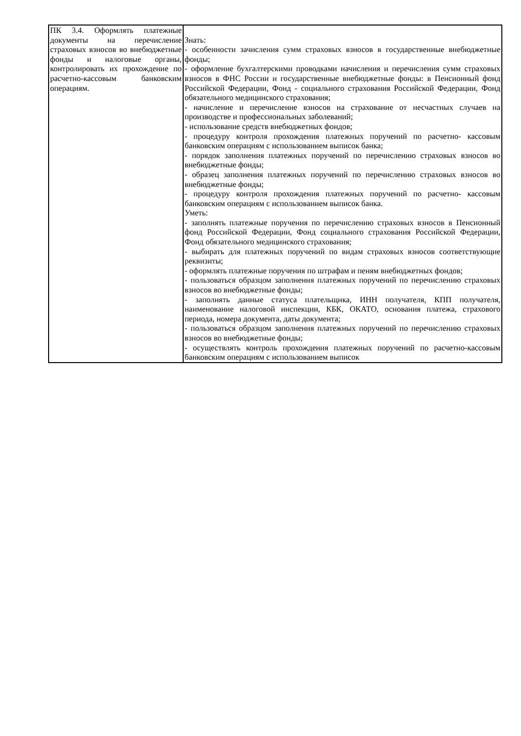| ПК 3.4. Оформлять платежные документы на перечисление страховых взносов во внебюджетные фонды и налоговые органы, контролировать их прохождение по расчетно-кассовым банковским операциям. | Знать: - особенности зачисления сумм страховых взносов в государственные внебюджетные фонды; - оформление бухгалтерскими проводками начисления и перечисления сумм страховых взносов в ФНС России и государственные внебюджетные фонды: в Пенсионный фонд Российской Федерации, Фонд - социального страхования Российской Федерации, Фонд обязательного медицинского страхования; - начисление и перечисление взносов на страхование от несчастных случаев на производстве и профессиональных заболеваний; - использование средств внебюджетных фондов; - процедуру контроля прохождения платежных поручений по расчетно- кассовым банковским операциям с использованием выписок банка; - порядок заполнения платежных поручений по перечислению страховых взносов во внебюджетные фонды; - образец заполнения платежных поручений по перечислению страховых взносов во внебюджетные фонды; - процедуру контроля прохождения платежных поручений по расчетно- кассовым банковским операциям с использованием выписок банка. Уметь: - заполнять платежные поручения по перечислению страховых взносов в Пенсионный фонд Российской Федерации, Фонд социального страхования Российской Федерации, Фонд обязательного медицинского страхования; - выбирать для платежных поручений по видам страховых взносов соответствующие реквизиты; - оформлять платежные поручения по штрафам и пеням внебюджетных фондов; - пользоваться образцом заполнения платежных поручений по перечислению страховых взносов во внебюджетные фонды; - заполнять данные статуса плательщика, ИНН получателя, КПП получателя, наименование налоговой инспекции, КБК, ОКАТО, основания платежа, страхового периода, номера документа, даты документа; - пользоваться образцом заполнения платежных поручений по перечислению страховых взносов во внебюджетные фонды; - осуществлять контроль прохождения платежных поручений по расчетно-кассовым банковским операциям с использованием выписок |